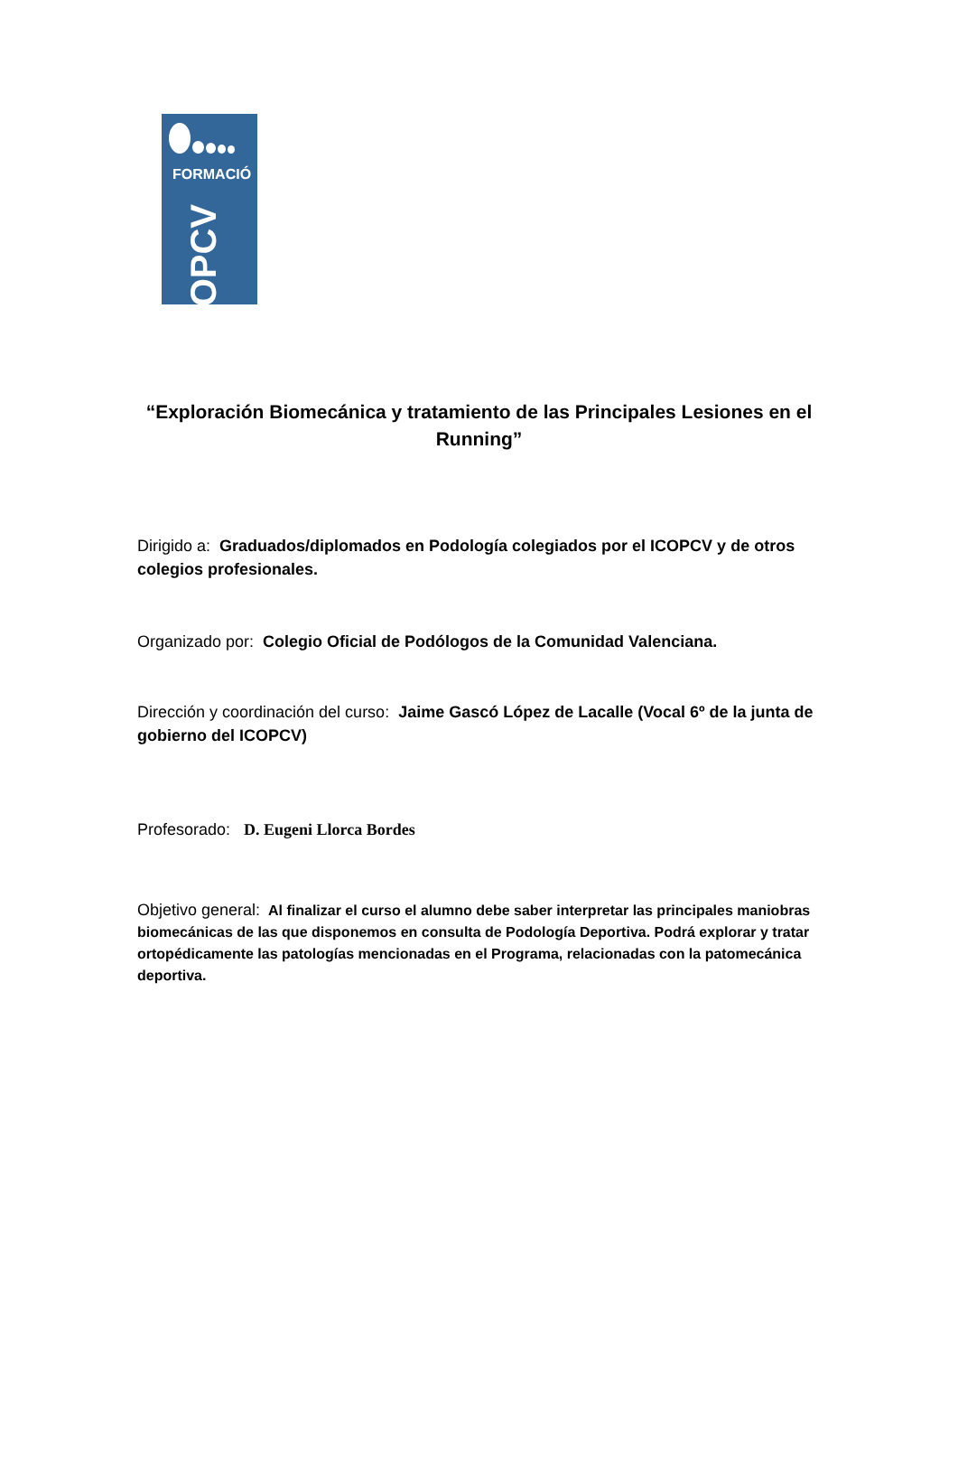FORMACIÓ
ICOPCV
“Exploración Biomecánica y tratamiento de las Principales Lesiones en el Running”
Dirigido a: Graduados/diplomados en Podología colegiados por el ICOPCV y de otros colegios profesionales.
Organizado por: Colegio Oficial de Podólogos de la Comunidad Valenciana.
Dirección y coordinación del curso: Jaime Gascó López de Lacalle (Vocal 6º de la junta de gobierno del ICOPCV)
Profesorado: D. Eugeni Llorca Bordes
Objetivo general: Al finalizar el curso el alumno debe saber interpretar las principales maniobras biomecánicas de las que disponemos en consulta de Podología Deportiva. Podrá explorar y tratar ortopédicamente las patologías mencionadas en el Programa, relacionadas con la patomecánica deportiva.